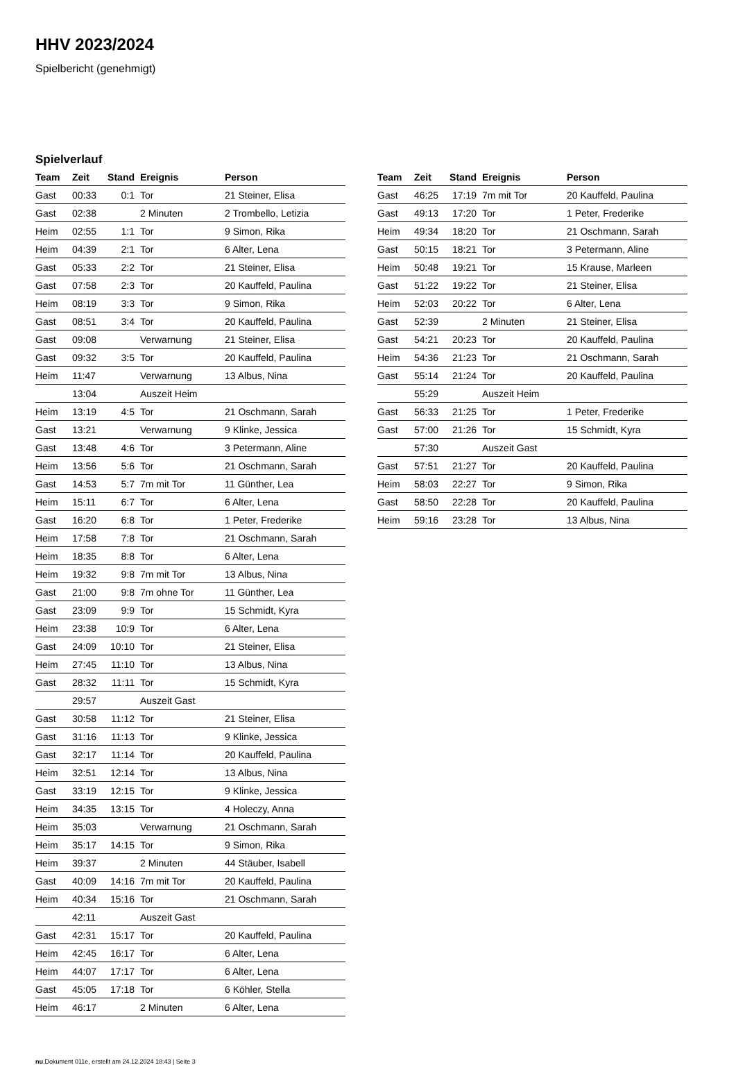HHV 2023/2024
Spielbericht (genehmigt)
Spielverlauf
| Team | Zeit | Stand | Ereignis | Person |
| --- | --- | --- | --- | --- |
| Gast | 00:33 | 0:1 | Tor | 21 Steiner, Elisa |
| Gast | 02:38 | | 2 Minuten | 2 Trombello, Letizia |
| Heim | 02:55 | 1:1 | Tor | 9 Simon, Rika |
| Heim | 04:39 | 2:1 | Tor | 6 Alter, Lena |
| Gast | 05:33 | 2:2 | Tor | 21 Steiner, Elisa |
| Gast | 07:58 | 2:3 | Tor | 20 Kauffeld, Paulina |
| Heim | 08:19 | 3:3 | Tor | 9 Simon, Rika |
| Gast | 08:51 | 3:4 | Tor | 20 Kauffeld, Paulina |
| Gast | 09:08 | | Verwarnung | 21 Steiner, Elisa |
| Gast | 09:32 | 3:5 | Tor | 20 Kauffeld, Paulina |
| Heim | 11:47 | | Verwarnung | 13 Albus, Nina |
| | 13:04 | | Auszeit Heim | |
| Heim | 13:19 | 4:5 | Tor | 21 Oschmann, Sarah |
| Gast | 13:21 | | Verwarnung | 9 Klinke, Jessica |
| Gast | 13:48 | 4:6 | Tor | 3 Petermann, Aline |
| Heim | 13:56 | 5:6 | Tor | 21 Oschmann, Sarah |
| Gast | 14:53 | 5:7 | 7m mit Tor | 11 Günther, Lea |
| Heim | 15:11 | 6:7 | Tor | 6 Alter, Lena |
| Gast | 16:20 | 6:8 | Tor | 1 Peter, Frederike |
| Heim | 17:58 | 7:8 | Tor | 21 Oschmann, Sarah |
| Heim | 18:35 | 8:8 | Tor | 6 Alter, Lena |
| Heim | 19:32 | 9:8 | 7m mit Tor | 13 Albus, Nina |
| Gast | 21:00 | 9:8 | 7m ohne Tor | 11 Günther, Lea |
| Gast | 23:09 | 9:9 | Tor | 15 Schmidt, Kyra |
| Heim | 23:38 | 10:9 | Tor | 6 Alter, Lena |
| Gast | 24:09 | 10:10 | Tor | 21 Steiner, Elisa |
| Heim | 27:45 | 11:10 | Tor | 13 Albus, Nina |
| Gast | 28:32 | 11:11 | Tor | 15 Schmidt, Kyra |
| | 29:57 | | Auszeit Gast | |
| Gast | 30:58 | 11:12 | Tor | 21 Steiner, Elisa |
| Gast | 31:16 | 11:13 | Tor | 9 Klinke, Jessica |
| Gast | 32:17 | 11:14 | Tor | 20 Kauffeld, Paulina |
| Heim | 32:51 | 12:14 | Tor | 13 Albus, Nina |
| Gast | 33:19 | 12:15 | Tor | 9 Klinke, Jessica |
| Heim | 34:35 | 13:15 | Tor | 4 Holeczy, Anna |
| Heim | 35:03 | | Verwarnung | 21 Oschmann, Sarah |
| Heim | 35:17 | 14:15 | Tor | 9 Simon, Rika |
| Heim | 39:37 | | 2 Minuten | 44 Stäuber, Isabell |
| Gast | 40:09 | 14:16 | 7m mit Tor | 20 Kauffeld, Paulina |
| Heim | 40:34 | 15:16 | Tor | 21 Oschmann, Sarah |
| | 42:11 | | Auszeit Gast | |
| Gast | 42:31 | 15:17 | Tor | 20 Kauffeld, Paulina |
| Heim | 42:45 | 16:17 | Tor | 6 Alter, Lena |
| Heim | 44:07 | 17:17 | Tor | 6 Alter, Lena |
| Gast | 45:05 | 17:18 | Tor | 6 Köhler, Stella |
| Heim | 46:17 | | 2 Minuten | 6 Alter, Lena |
| Team | Zeit | Stand | Ereignis | Person |
| --- | --- | --- | --- | --- |
| Gast | 46:25 | 17:19 | 7m mit Tor | 20 Kauffeld, Paulina |
| Gast | 49:13 | 17:20 | Tor | 1 Peter, Frederike |
| Heim | 49:34 | 18:20 | Tor | 21 Oschmann, Sarah |
| Gast | 50:15 | 18:21 | Tor | 3 Petermann, Aline |
| Heim | 50:48 | 19:21 | Tor | 15 Krause, Marleen |
| Gast | 51:22 | 19:22 | Tor | 21 Steiner, Elisa |
| Heim | 52:03 | 20:22 | Tor | 6 Alter, Lena |
| Gast | 52:39 | | 2 Minuten | 21 Steiner, Elisa |
| Gast | 54:21 | 20:23 | Tor | 20 Kauffeld, Paulina |
| Heim | 54:36 | 21:23 | Tor | 21 Oschmann, Sarah |
| Gast | 55:14 | 21:24 | Tor | 20 Kauffeld, Paulina |
| | 55:29 | | Auszeit Heim | |
| Gast | 56:33 | 21:25 | Tor | 1 Peter, Frederike |
| Gast | 57:00 | 21:26 | Tor | 15 Schmidt, Kyra |
| | 57:30 | | Auszeit Gast | |
| Gast | 57:51 | 21:27 | Tor | 20 Kauffeld, Paulina |
| Heim | 58:03 | 22:27 | Tor | 9 Simon, Rika |
| Gast | 58:50 | 22:28 | Tor | 20 Kauffeld, Paulina |
| Heim | 59:16 | 23:28 | Tor | 13 Albus, Nina |
nu.Dokument 011e, erstellt am 24.12.2024 18:43 | Seite 3